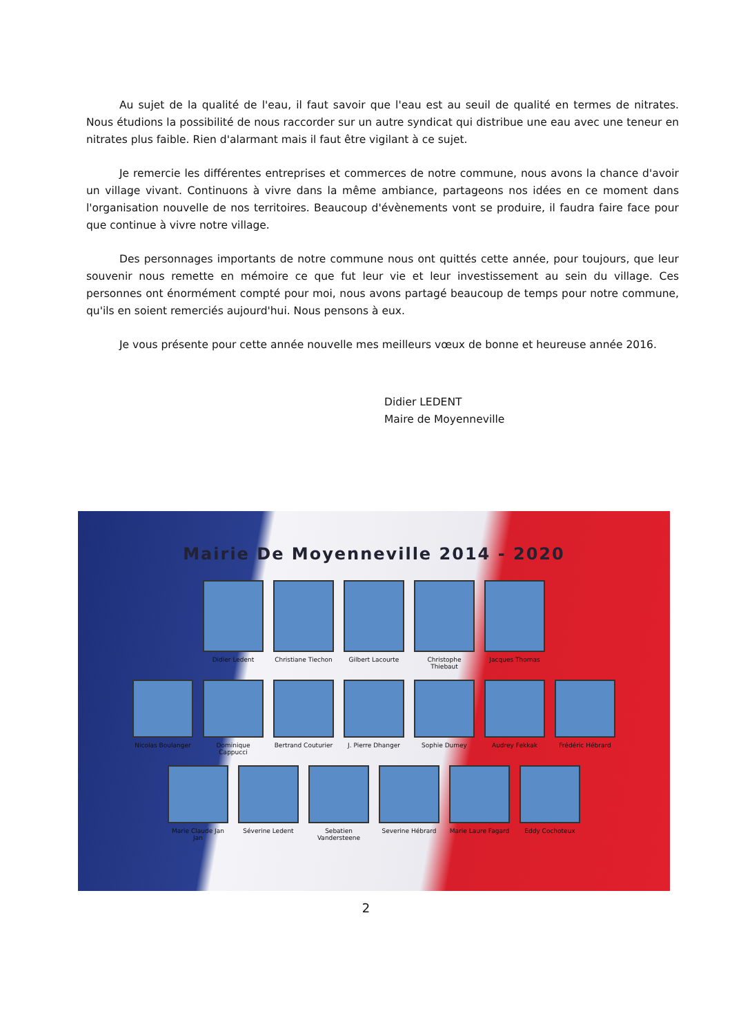Au sujet de la qualité de l'eau, il faut savoir que l'eau est au seuil de qualité en termes de nitrates. Nous étudions la possibilité de nous raccorder sur un autre syndicat qui distribue une eau avec une teneur en nitrates plus faible. Rien d'alarmant mais il faut être vigilant à ce sujet.
Je remercie les différentes entreprises et commerces de notre commune, nous avons la chance d'avoir un village vivant. Continuons à vivre dans la même ambiance, partageons nos idées en ce moment dans l'organisation nouvelle de nos territoires. Beaucoup d'évènements vont se produire, il faudra faire face pour que continue à vivre notre village.
Des personnages importants de notre commune nous ont quittés cette année, pour toujours, que leur souvenir nous remette en mémoire ce que fut leur vie et leur investissement au sein du village. Ces personnes ont énormément compté pour moi, nous avons partagé beaucoup de temps pour notre commune, qu'ils en soient remerciés aujourd'hui. Nous pensons à eux.
Je vous présente pour cette année nouvelle mes meilleurs vœux de bonne et heureuse année 2016.
Didier LEDENT
Maire de Moyenneville
Mairie De Moyenneville 2014 - 2020
Didier Ledent Christiane Tiechon
Gilbert Lacourte Christophe Thiebaut
Jacques Thomas
Nicolas Boulanger
Dominique Cappucci
Bertrand Couturier
J. Pierre Dhanger
Sophie Dumey Audrey Fekkak Frédéric Hébrard
Marie Claude Jan Jan
Séverine Ledent Sebatien Vandersteene
Severine Hébrard Marie Laure Fagard
Eddy Cochoteux
2